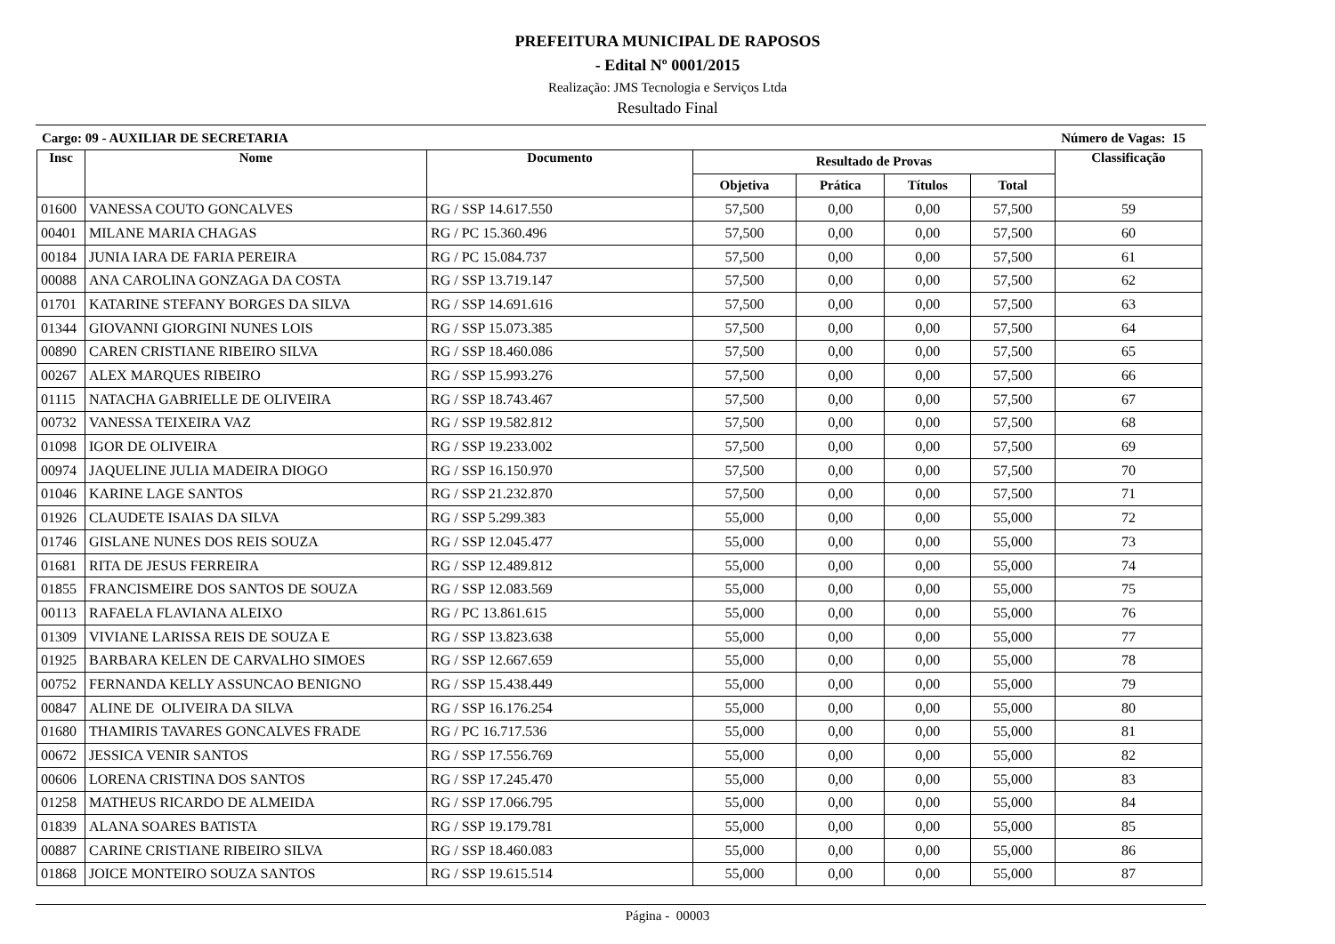PREFEITURA MUNICIPAL DE RAPOSOS
- Edital Nº 0001/2015
Realização: JMS Tecnologia e Serviços Ltda
Resultado Final
Cargo: 09 - AUXILIAR DE SECRETARIA Número de Vagas: 15
| Insc | Nome | Documento | Resultado de Provas | | | | Classificação |
| --- | --- | --- | --- | --- | --- | --- | --- |
| | | | Objetiva | Prática | Títulos | Total | |
| 01600 | VANESSA COUTO GONCALVES | RG / SSP 14.617.550 | 57,500 | 0,00 | 0,00 | 57,500 | 59 |
| 00401 | MILANE MARIA CHAGAS | RG / PC 15.360.496 | 57,500 | 0,00 | 0,00 | 57,500 | 60 |
| 00184 | JUNIA IARA DE FARIA PEREIRA | RG / PC 15.084.737 | 57,500 | 0,00 | 0,00 | 57,500 | 61 |
| 00088 | ANA CAROLINA GONZAGA DA COSTA | RG / SSP 13.719.147 | 57,500 | 0,00 | 0,00 | 57,500 | 62 |
| 01701 | KATARINE STEFANY BORGES DA SILVA | RG / SSP 14.691.616 | 57,500 | 0,00 | 0,00 | 57,500 | 63 |
| 01344 | GIOVANNI GIORGINI NUNES LOIS | RG / SSP 15.073.385 | 57,500 | 0,00 | 0,00 | 57,500 | 64 |
| 00890 | CAREN CRISTIANE RIBEIRO SILVA | RG / SSP 18.460.086 | 57,500 | 0,00 | 0,00 | 57,500 | 65 |
| 00267 | ALEX MARQUES RIBEIRO | RG / SSP 15.993.276 | 57,500 | 0,00 | 0,00 | 57,500 | 66 |
| 01115 | NATACHA GABRIELLE DE OLIVEIRA | RG / SSP 18.743.467 | 57,500 | 0,00 | 0,00 | 57,500 | 67 |
| 00732 | VANESSA TEIXEIRA VAZ | RG / SSP 19.582.812 | 57,500 | 0,00 | 0,00 | 57,500 | 68 |
| 01098 | IGOR DE OLIVEIRA | RG / SSP 19.233.002 | 57,500 | 0,00 | 0,00 | 57,500 | 69 |
| 00974 | JAQUELINE JULIA MADEIRA DIOGO | RG / SSP 16.150.970 | 57,500 | 0,00 | 0,00 | 57,500 | 70 |
| 01046 | KARINE LAGE SANTOS | RG / SSP 21.232.870 | 57,500 | 0,00 | 0,00 | 57,500 | 71 |
| 01926 | CLAUDETE ISAIAS DA SILVA | RG / SSP 5.299.383 | 55,000 | 0,00 | 0,00 | 55,000 | 72 |
| 01746 | GISLANE NUNES DOS REIS SOUZA | RG / SSP 12.045.477 | 55,000 | 0,00 | 0,00 | 55,000 | 73 |
| 01681 | RITA DE JESUS FERREIRA | RG / SSP 12.489.812 | 55,000 | 0,00 | 0,00 | 55,000 | 74 |
| 01855 | FRANCISMEIRE DOS SANTOS DE SOUZA | RG / SSP 12.083.569 | 55,000 | 0,00 | 0,00 | 55,000 | 75 |
| 00113 | RAFAELA FLAVIANA ALEIXO | RG / PC 13.861.615 | 55,000 | 0,00 | 0,00 | 55,000 | 76 |
| 01309 | VIVIANE LARISSA REIS DE SOUZA E | RG / SSP 13.823.638 | 55,000 | 0,00 | 0,00 | 55,000 | 77 |
| 01925 | BARBARA KELEN DE CARVALHO SIMOES | RG / SSP 12.667.659 | 55,000 | 0,00 | 0,00 | 55,000 | 78 |
| 00752 | FERNANDA KELLY ASSUNCAO BENIGNO | RG / SSP 15.438.449 | 55,000 | 0,00 | 0,00 | 55,000 | 79 |
| 00847 | ALINE DE OLIVEIRA DA SILVA | RG / SSP 16.176.254 | 55,000 | 0,00 | 0,00 | 55,000 | 80 |
| 01680 | THAMIRIS TAVARES GONCALVES FRADE | RG / PC 16.717.536 | 55,000 | 0,00 | 0,00 | 55,000 | 81 |
| 00672 | JESSICA VENIR SANTOS | RG / SSP 17.556.769 | 55,000 | 0,00 | 0,00 | 55,000 | 82 |
| 00606 | LORENA CRISTINA DOS SANTOS | RG / SSP 17.245.470 | 55,000 | 0,00 | 0,00 | 55,000 | 83 |
| 01258 | MATHEUS RICARDO DE ALMEIDA | RG / SSP 17.066.795 | 55,000 | 0,00 | 0,00 | 55,000 | 84 |
| 01839 | ALANA SOARES BATISTA | RG / SSP 19.179.781 | 55,000 | 0,00 | 0,00 | 55,000 | 85 |
| 00887 | CARINE CRISTIANE RIBEIRO SILVA | RG / SSP 18.460.083 | 55,000 | 0,00 | 0,00 | 55,000 | 86 |
| 01868 | JOICE MONTEIRO SOUZA SANTOS | RG / SSP 19.615.514 | 55,000 | 0,00 | 0,00 | 55,000 | 87 |
Página - 00003